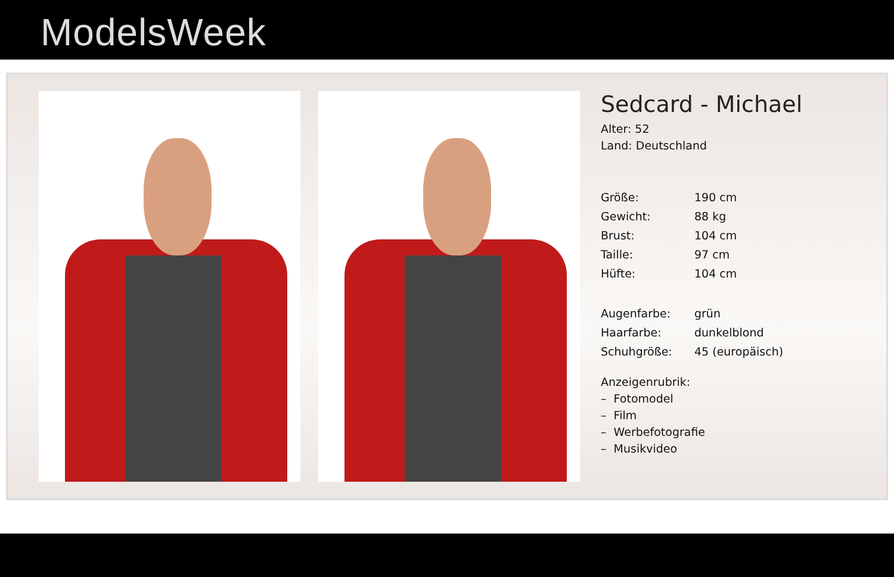ModelsWeek
Sedcard - Michael
Alter: 52
Land: Deutschland
| Größe: | 190 cm |
| Gewicht: | 88 kg |
| Brust: | 104 cm |
| Taille: | 97 cm |
| Hüfte: | 104 cm |
| Augenfarbe: | grün |
| Haarfarbe: | dunkelblond |
| Schuhgröße: | 45 (europäisch) |
Anzeigenrubrik:
– Fotomodel
– Film
– Werbefotografie
– Musikvideo